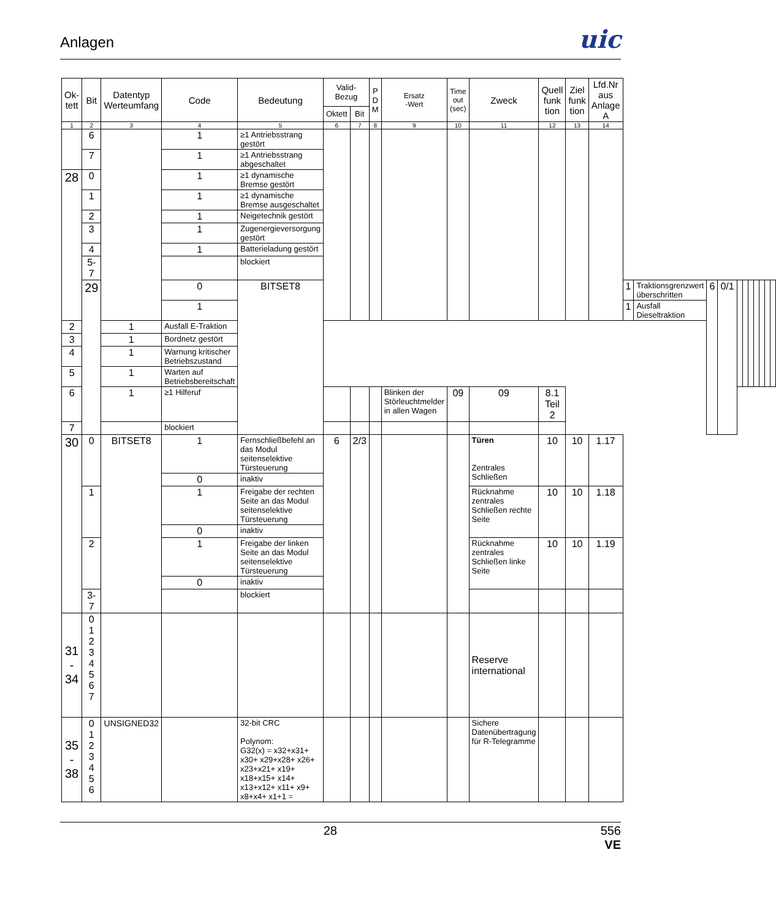Anlagen
uic
| Ok- tett | Bit | Datentyp Werteumfang | Code | Bedeutung | Valid-Bezug | | P D M | Ersatz -Wert | Time out (sec) | Zweck | Quell funk tion | Ziel funk tion | Lfd.Nr aus Anlage A | | | | | | | | | | | |
| --- | --- | --- | --- | --- | --- | --- | --- | --- | --- | --- | --- | --- | --- | --- | --- | --- | --- | --- | --- | --- | --- | --- | --- | --- |
| | | | | | Oktett | Bit | | | | | | | | | | | | | | | | | | |
| 1 | 2 | 3 | 4 | 5 | 6 | 7 | 8 | 9 | 10 | 11 | 12 | 13 | 14 | | | | | | | | | | | |
| | 6 | | 1 | ≥1 Antriebsstrang gestört | | | | | | | | | | | | | | | | | | | | |
| | 7 | | 1 | ≥1 Antriebsstrang abgeschaltet | | | | | | | | | | | | | | | | | | | | |
| 28 | 0 | | 1 | ≥1 dynamische Bremse gestört | | | | | | | | | | | | | | | | | | | | |
| | 1 | | 1 | ≥1 dynamische Bremse ausgeschaltet | | | | | | | | | | | | | | | | | | | | |
| | 2 | | 1 | Neigetechnik gestört | | | | | | | | | | | | | | | | | | | | |
| | 3 | | 1 | Zugenergieversorgung gestört | | | | | | | | | | | | | | | | | | | | |
| | 4 | | 1 | Batterieladung gestört | | | | | | | | | | | | | | | | | | | | |
| | 5-7 | | | blockiert | | | | | | | | | | | | | | | | | | | | |
| | 29 | | 0 | BITSET8 | | | | | | | | | | 1 | Traktionsgrenzwert überschritten | 6 | 0/1 | | | | | | | |
| | | | 1 | | | | | | | | | | | 1 | Ausfall Dieseltraktion | | | | | | | | | |
| 2 | | 1 | Ausfall E-Traktion | | | | | | | | | | | | | | | | | | | | | |
| 3 | | 1 | Bordnetz gestört | | | | | | | | | | | | | | | | | | | | | |
| 4 | | 1 | Warnung kritischer Betriebszustand | | | | | | | | | | | | | | | | | | | | | |
| 5 | | 1 | Warten auf Betriebsbereitschaft | | | | | | | | | | | | | | | | | | | | | |
| 6 | | 1 | ≥1 Hilferuf | | | | | Blinken der Störleuchtmelder in allen Wagen | 09 | 09 | 8.1 Teil 2 | | | | | | | | | | | | | |
| 7 | | | blockiert | | | | | | | | | | | | | | | | | | | | | |
| 30 | 0 | BITSET8 | 1 | Fernschließbefehl an das Modul seitenselektive Türsteuerung | 6 | 2/3 | | | | Türen Zentrales Schließen | 10 | 10 | 1.17 | | | | | | | | | | | |
| | | | 0 | inaktiv | | | | | | | | | | | | | | | | | | | | |
| | 1 | | 1 | Freigabe der rechten Seite an das Modul seitenselektive Türsteuerung | | | | | | Rücknahme zentrales Schließen rechte Seite | 10 | 10 | 1.18 | | | | | | | | | | | |
| | | | 0 | inaktiv | | | | | | | | | | | | | | | | | | | | |
| | 2 | | 1 | Freigabe der linken Seite an das Modul seitenselektive Türsteuerung | | | | | | Rücknahme zentrales Schließen linke Seite | 10 | 10 | 1.19 | | | | | | | | | | | |
| | | | 0 | inaktiv | | | | | | | | | | | | | | | | | | | | |
| | 3-7 | | | blockiert | | | | | | | | | | | | | | | | | | | | |
| 31 - 34 | 0 1 2 3 4 5 6 7 | | | | | | | | | Reserve international | | | | | | | | | | | | | | |
| 35 - 38 | 0 1 2 3 4 5 6 | UNSIGNED32 | | 32-bit CRC Polynom: G32(x) = x32+x31+ x30+ x29+x28+ x26+ x23+x21+ x19+ x18+x15+ x14+ x13+x12+ x11+ x9+ x8+x4+ x1+1 = | | | | | | Sichere Datenübertragung für R-Telegramme | | | | | | | | | | | | | | |
28 556
VE